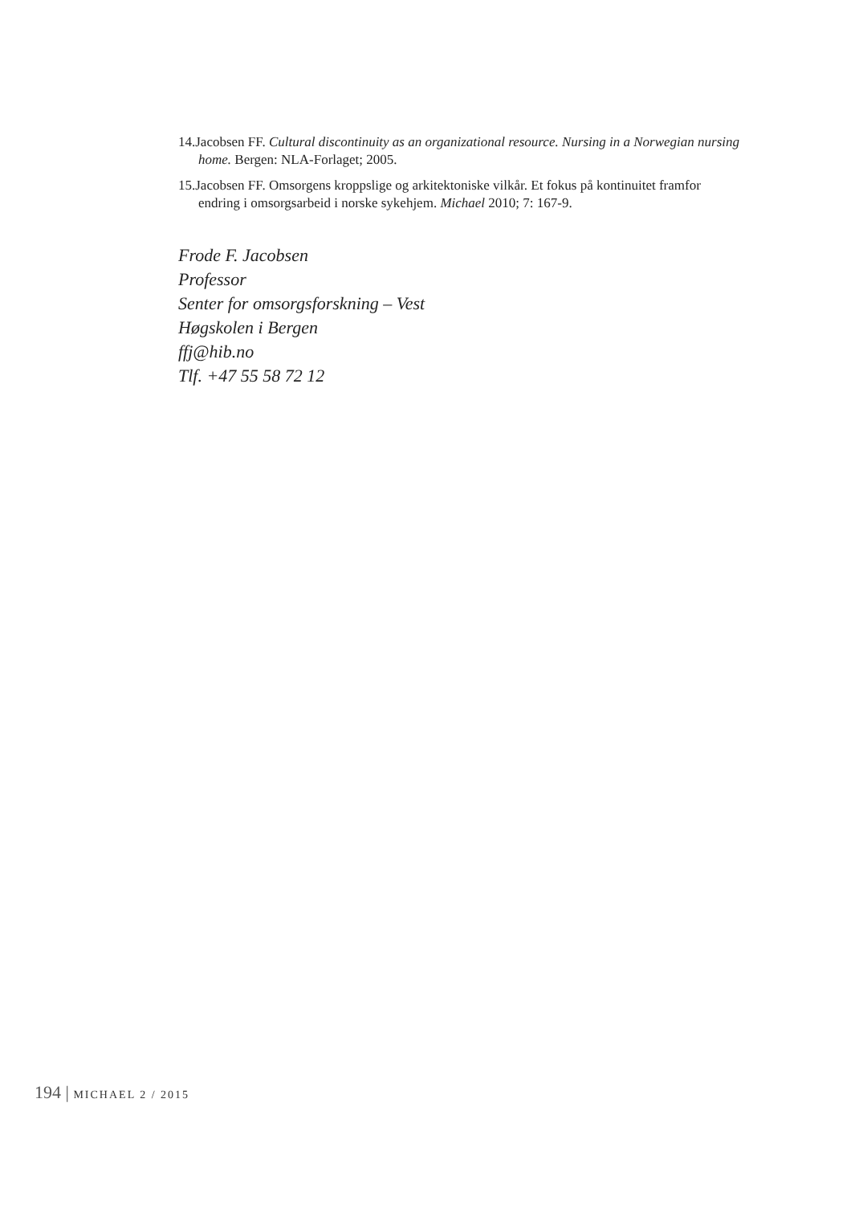14.Jacobsen FF. Cultural discontinuity as an organizational resource. Nursing in a Norwegian nursing home. Bergen: NLA-Forlaget; 2005.
15.Jacobsen FF. Omsorgens kroppslige og arkitektoniske vilkår. Et fokus på kontinuitet framfor endring i omsorgsarbeid i norske sykehjem. Michael 2010; 7: 167-9.
Frode F. Jacobsen
Professor
Senter for omsorgsforskning – Vest
Høgskolen i Bergen
ffj@hib.no
Tlf. +47 55 58 72 12
194 | MICHAEL 2 / 2015